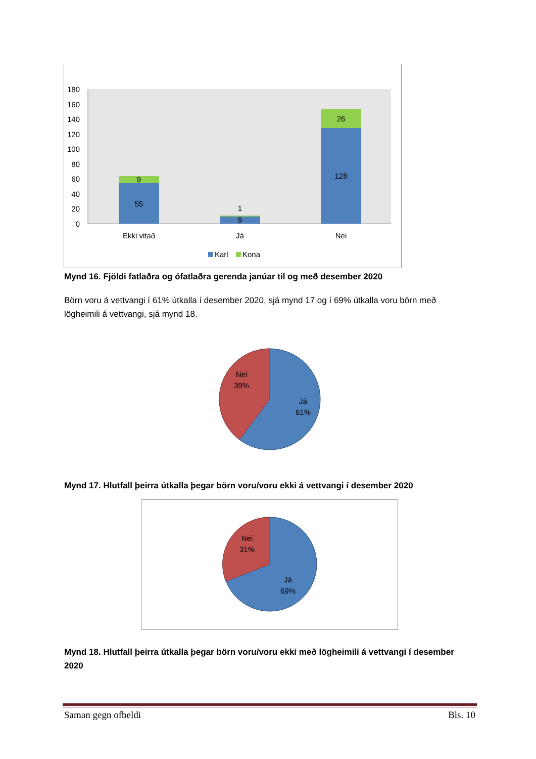180
160
140
120
100
80
60
40
20
0
9
55
1
9
26
128
Ekki vitað
Já
Nei
Karl
Kona
Mynd 16. Fjöldi fatlaðra og ófatlaðra gerenda janúar til og með desember 2020
Börn voru á vettvangi í 61% útkalla í desember 2020, sjá mynd 17 og í 69% útkalla voru börn með lögheimili á vettvangi, sjá mynd 18.
Nei
39%
Já
61%
Mynd 17. Hlutfall þeirra útkalla þegar börn voru/voru ekki á vettvangi í desember 2020
Nei
31%
Já
69%
Mynd 18. Hlutfall þeirra útkalla þegar börn voru/voru ekki með lögheimili á vettvangi í desember 2020
Saman gegn ofbeldi Bls. 10